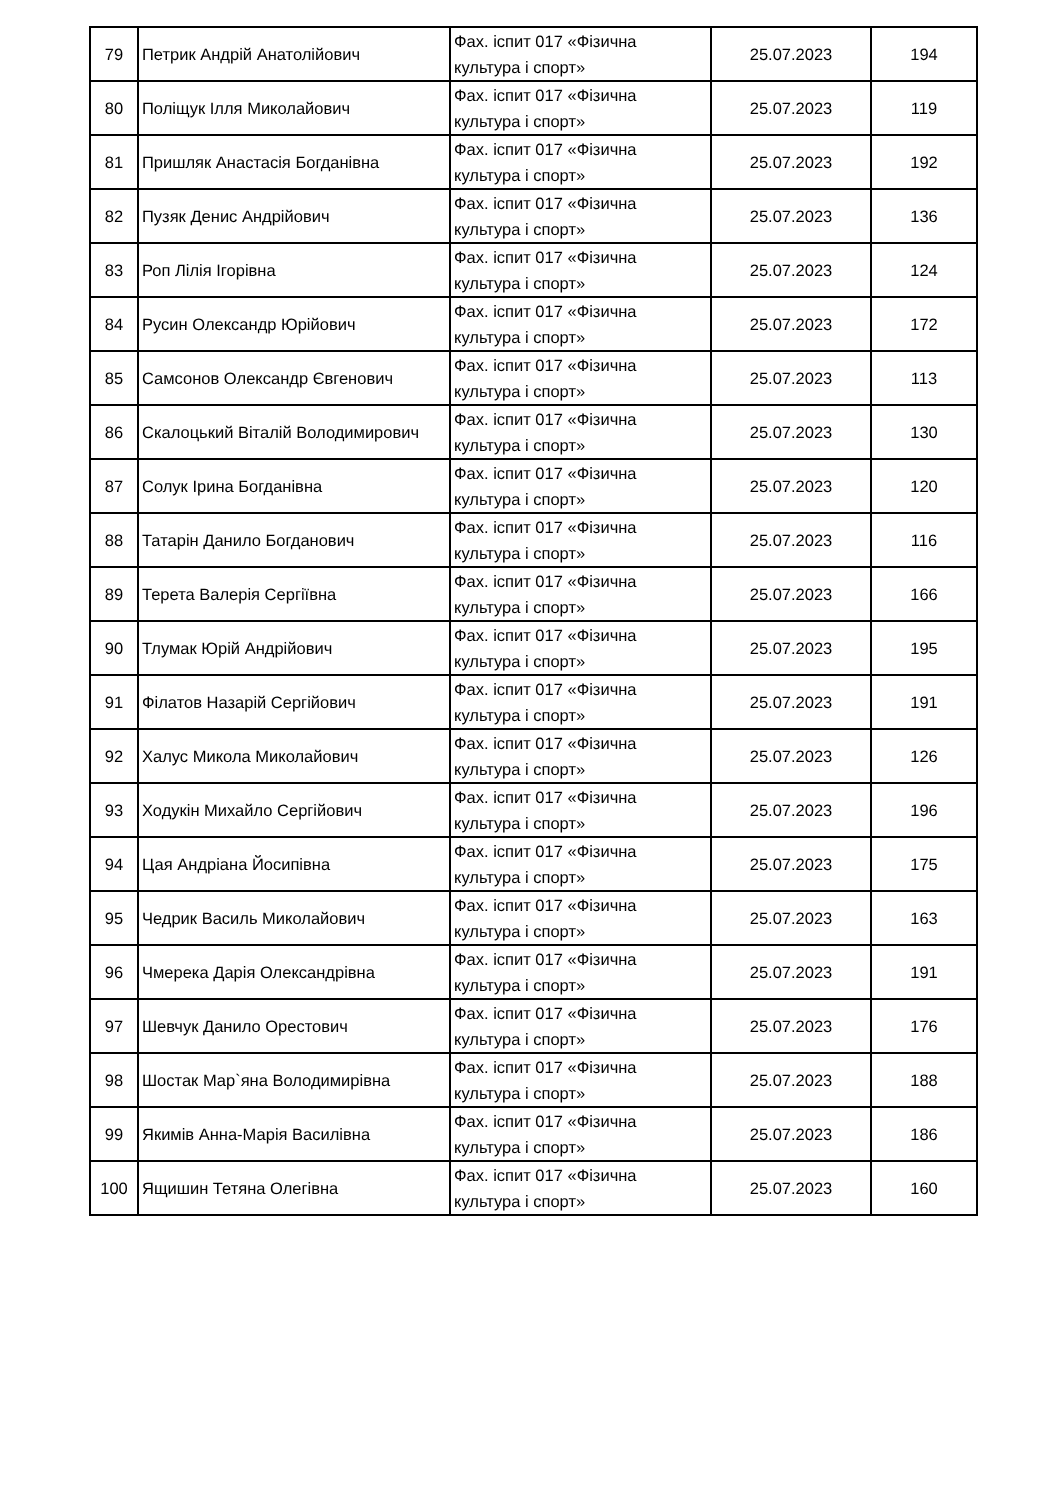| 79 | Петрик Андрій Анатолійович | Фах. іспит 017 «Фізична культура і спорт» | 25.07.2023 | 194 |
| 80 | Поліщук Ілля Миколайович | Фах. іспит 017 «Фізична культура і спорт» | 25.07.2023 | 119 |
| 81 | Пришляк Анастасія Богданівна | Фах. іспит 017 «Фізична культура і спорт» | 25.07.2023 | 192 |
| 82 | Пузяк Денис Андрійович | Фах. іспит 017 «Фізична культура і спорт» | 25.07.2023 | 136 |
| 83 | Роп Лілія Ігорівна | Фах. іспит 017 «Фізична культура і спорт» | 25.07.2023 | 124 |
| 84 | Русин Олександр Юрійович | Фах. іспит 017 «Фізична культура і спорт» | 25.07.2023 | 172 |
| 85 | Самсонов Олександр Євгенович | Фах. іспит 017 «Фізична культура і спорт» | 25.07.2023 | 113 |
| 86 | Скалоцький Віталій Володимирович | Фах. іспит 017 «Фізична культура і спорт» | 25.07.2023 | 130 |
| 87 | Солук Ірина Богданівна | Фах. іспит 017 «Фізична культура і спорт» | 25.07.2023 | 120 |
| 88 | Татарін Данило Богданович | Фах. іспит 017 «Фізична культура і спорт» | 25.07.2023 | 116 |
| 89 | Терета Валерія Сергіївна | Фах. іспит 017 «Фізична культура і спорт» | 25.07.2023 | 166 |
| 90 | Тлумак Юрій Андрійович | Фах. іспит 017 «Фізична культура і спорт» | 25.07.2023 | 195 |
| 91 | Філатов Назарій Сергійович | Фах. іспит 017 «Фізична культура і спорт» | 25.07.2023 | 191 |
| 92 | Халус Микола Миколайович | Фах. іспит 017 «Фізична культура і спорт» | 25.07.2023 | 126 |
| 93 | Ходукін Михайло Сергійович | Фах. іспит 017 «Фізична культура і спорт» | 25.07.2023 | 196 |
| 94 | Цая Андріана Йосипівна | Фах. іспит 017 «Фізична культура і спорт» | 25.07.2023 | 175 |
| 95 | Чедрик Василь Миколайович | Фах. іспит 017 «Фізична культура і спорт» | 25.07.2023 | 163 |
| 96 | Чмерека Дарія Олександрівна | Фах. іспит 017 «Фізична культура і спорт» | 25.07.2023 | 191 |
| 97 | Шевчук Данило Орестович | Фах. іспит 017 «Фізична культура і спорт» | 25.07.2023 | 176 |
| 98 | Шостак Мар`яна Володимирівна | Фах. іспит 017 «Фізична культура і спорт» | 25.07.2023 | 188 |
| 99 | Якимів Анна-Марія Василівна | Фах. іспит 017 «Фізична культура і спорт» | 25.07.2023 | 186 |
| 100 | Ящишин Тетяна Олегівна | Фах. іспит 017 «Фізична культура і спорт» | 25.07.2023 | 160 |